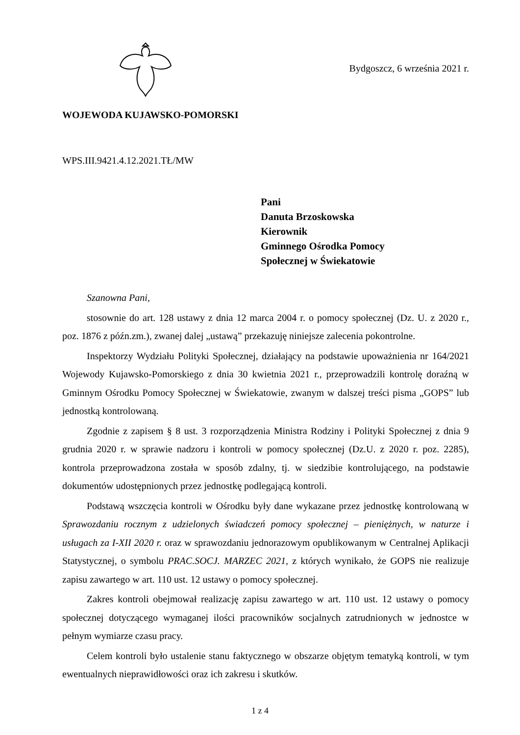Bydgoszcz, 6 września 2021 r.
WOJEWODA KUJAWSKO-POMORSKI
WPS.III.9421.4.12.2021.TŁ/MW
Pani
Danuta Brzoskowska
Kierownik
Gminnego Ośrodka Pomocy
Społecznej w Świekatowie
Szanowna Pani,
stosownie do art. 128 ustawy z dnia 12 marca 2004 r. o pomocy społecznej (Dz. U. z 2020 r., poz. 1876 z późn.zm.), zwanej dalej „ustawą” przekazuję niniejsze zalecenia pokontrolne.
Inspektorzy Wydziału Polityki Społecznej, działający na podstawie upoważnienia nr 164/2021 Wojewody Kujawsko-Pomorskiego z dnia 30 kwietnia 2021 r., przeprowadzili kontrolę doraźną w Gminnym Ośrodku Pomocy Społecznej w Świekatowie, zwanym w dalszej treści pisma „GOPS” lub jednostką kontrolowaną.
Zgodnie z zapisem § 8 ust. 3 rozporządzenia Ministra Rodziny i Polityki Społecznej z dnia 9 grudnia 2020 r. w sprawie nadzoru i kontroli w pomocy społecznej (Dz.U. z 2020 r. poz. 2285), kontrola przeprowadzona została w sposób zdalny, tj. w siedzibie kontrolującego, na podstawie dokumentów udostępnionych przez jednostkę podlegającą kontroli.
Podstawą wszczęcia kontroli w Ośrodku były dane wykazane przez jednostkę kontrolowaną w Sprawozdaniu rocznym z udzielonych świadczeń pomocy społecznej – pieniężnych, w naturze i usługach za I-XII 2020 r. oraz w sprawozdaniu jednorazowym opublikowanym w Centralnej Aplikacji Statystycznej, o symbolu PRAC.SOCJ. MARZEC 2021, z których wynikało, że GOPS nie realizuje zapisu zawartego w art. 110 ust. 12 ustawy o pomocy społecznej.
Zakres kontroli obejmował realizację zapisu zawartego w art. 110 ust. 12 ustawy o pomocy społecznej dotyczącego wymaganej ilości pracowników socjalnych zatrudnionych w jednostce w pełnym wymiarze czasu pracy.
Celem kontroli było ustalenie stanu faktycznego w obszarze objętym tematyką kontroli, w tym ewentualnych nieprawidłowości oraz ich zakresu i skutków.
1 z 4